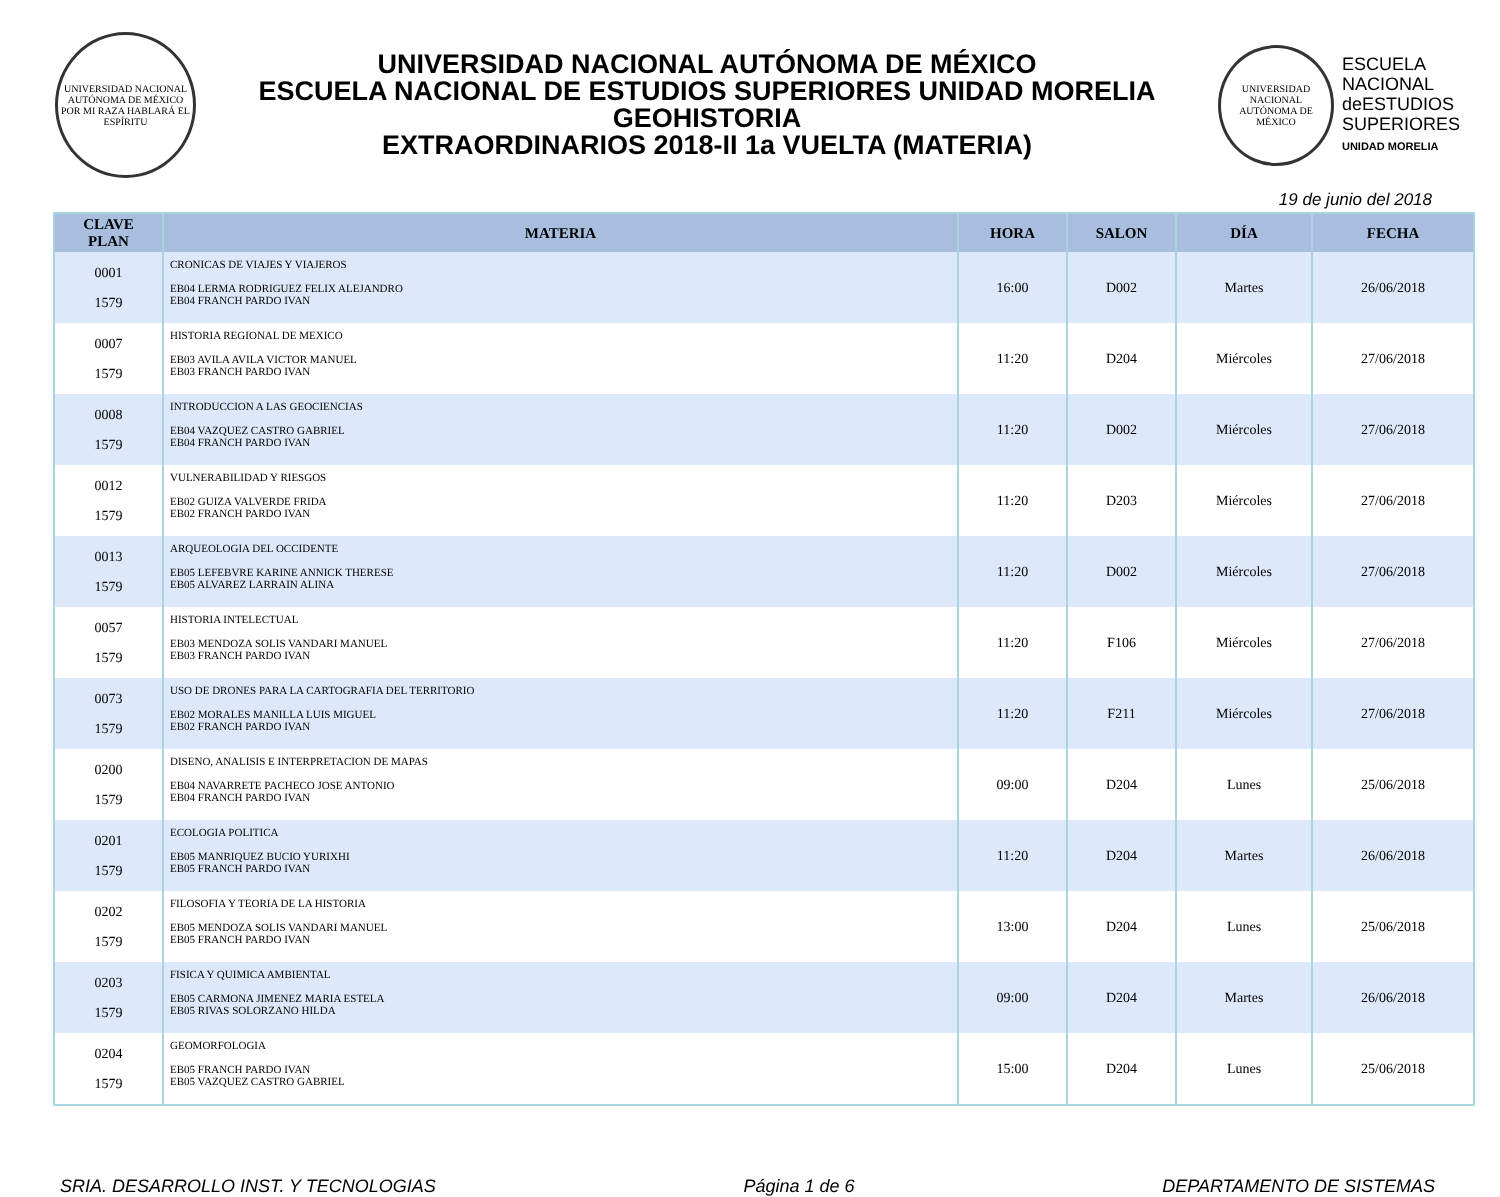UNIVERSIDAD NACIONAL AUTÓNOMA DE MÉXICO
POR MI RAZA HABLARÁ EL ESPÍRITU
UNIVERSIDAD NACIONAL AUTÓNOMA DE MÉXICO
ESCUELA NACIONAL DE ESTUDIOS SUPERIORES UNIDAD MORELIA
GEOHISTORIA
EXTRAORDINARIOS 2018-II 1a VUELTA (MATERIA)
UNIVERSIDAD NACIONAL AUTÓNOMA DE MÉXICO
ESCUELA
NACIONAL
deESTUDIOS
SUPERIORES
UNIDAD MORELIA
19 de junio del 2018
| CLAVE PLAN | MATERIA | HORA | SALON | DÍA | FECHA |
| --- | --- | --- | --- | --- | --- |
| 0001 1579 | CRONICAS DE VIAJES Y VIAJEROS EB04 LERMA RODRIGUEZ FELIX ALEJANDRO EB04 FRANCH PARDO IVAN | 16:00 | D002 | Martes | 26/06/2018 |
| 0007 1579 | HISTORIA REGIONAL DE MEXICO EB03 AVILA AVILA VICTOR MANUEL EB03 FRANCH PARDO IVAN | 11:20 | D204 | Miércoles | 27/06/2018 |
| 0008 1579 | INTRODUCCION A LAS GEOCIENCIAS EB04 VAZQUEZ CASTRO GABRIEL EB04 FRANCH PARDO IVAN | 11:20 | D002 | Miércoles | 27/06/2018 |
| 0012 1579 | VULNERABILIDAD Y RIESGOS EB02 GUIZA VALVERDE FRIDA EB02 FRANCH PARDO IVAN | 11:20 | D203 | Miércoles | 27/06/2018 |
| 0013 1579 | ARQUEOLOGIA DEL OCCIDENTE EB05 LEFEBVRE KARINE ANNICK THERESE EB05 ALVAREZ LARRAIN ALINA | 11:20 | D002 | Miércoles | 27/06/2018 |
| 0057 1579 | HISTORIA INTELECTUAL EB03 MENDOZA SOLIS VANDARI MANUEL EB03 FRANCH PARDO IVAN | 11:20 | F106 | Miércoles | 27/06/2018 |
| 0073 1579 | USO DE DRONES PARA LA CARTOGRAFIA DEL TERRITORIO EB02 MORALES MANILLA LUIS MIGUEL EB02 FRANCH PARDO IVAN | 11:20 | F211 | Miércoles | 27/06/2018 |
| 0200 1579 | DISENO, ANALISIS E INTERPRETACION DE MAPAS EB04 NAVARRETE PACHECO JOSE ANTONIO EB04 FRANCH PARDO IVAN | 09:00 | D204 | Lunes | 25/06/2018 |
| 0201 1579 | ECOLOGIA POLITICA EB05 MANRIQUEZ BUCIO YURIXHI EB05 FRANCH PARDO IVAN | 11:20 | D204 | Martes | 26/06/2018 |
| 0202 1579 | FILOSOFIA Y TEORIA DE LA HISTORIA EB05 MENDOZA SOLIS VANDARI MANUEL EB05 FRANCH PARDO IVAN | 13:00 | D204 | Lunes | 25/06/2018 |
| 0203 1579 | FISICA Y QUIMICA AMBIENTAL EB05 CARMONA JIMENEZ MARIA ESTELA EB05 RIVAS SOLORZANO HILDA | 09:00 | D204 | Martes | 26/06/2018 |
| 0204 1579 | GEOMORFOLOGIA EB05 FRANCH PARDO IVAN EB05 VAZQUEZ CASTRO GABRIEL | 15:00 | D204 | Lunes | 25/06/2018 |
SRIA. DESARROLLO INST. Y TECNOLOGIAS Página 1 de 6 DEPARTAMENTO DE SISTEMAS